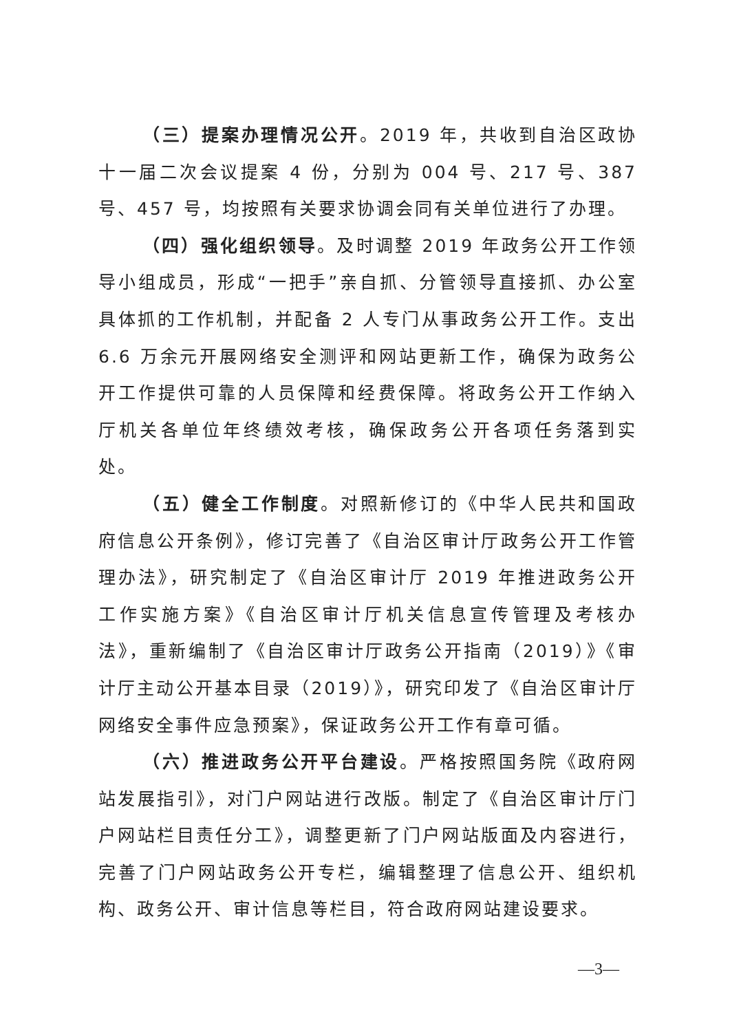（三）提案办理情况公开。2019 年，共收到自治区政协十一届二次会议提案 4 份，分别为 004 号、217 号、387 号、457 号，均按照有关要求协调会同有关单位进行了办理。
（四）强化组织领导。及时调整 2019 年政务公开工作领导小组成员，形成“一把手”亲自抓、分管领导直接抓、办公室具体抓的工作机制，并配备 2 人专门从事政务公开工作。支出 6.6 万余元开展网络安全测评和网站更新工作，确保为政务公开工作提供可靠的人员保障和经费保障。将政务公开工作纳入厅机关各单位年终绩效考核，确保政务公开各项任务落到实处。
（五）健全工作制度。对照新修订的《中华人民共和国政府信息公开条例》，修订完善了《自治区审计厅政务公开工作管理办法》，研究制定了《自治区审计厅 2019 年推进政务公开工作实施方案》《自治区审计厅机关信息宣传管理及考核办法》，重新编制了《自治区审计厅政务公开指南（2019）》《审计厅主动公开基本目录（2019）》，研究印发了《自治区审计厅网络安全事件应急预案》，保证政务公开工作有章可循。
（六）推进政务公开平台建设。严格按照国务院《政府网站发展指引》，对门户网站进行改版。制定了《自治区审计厅门户网站栏目责任分工》，调整更新了门户网站版面及内容进行，完善了门户网站政务公开专栏，编辑整理了信息公开、组织机构、政务公开、审计信息等栏目，符合政府网站建设要求。
—3—